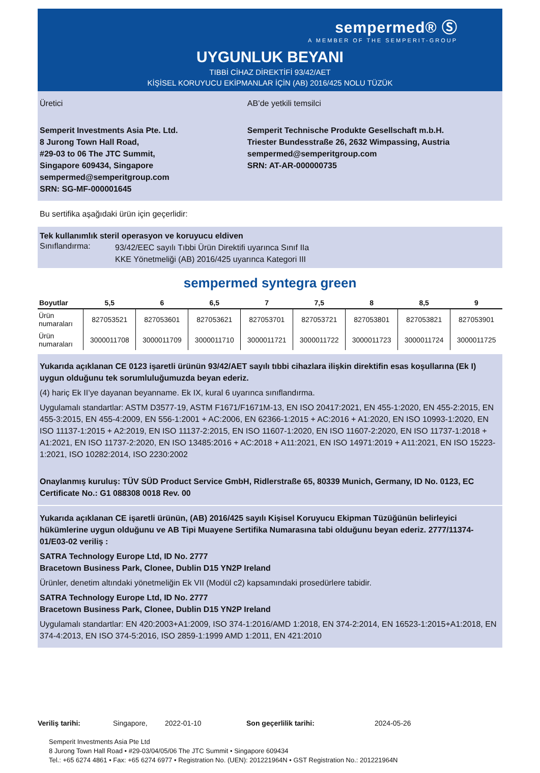sempermed® Ⓢ
A MEMBER OF THE SEMPERIT-GROUP
UYGUNLUK BEYANI
TIBBİ CİHAZ DİREKTİFİ 93/42/AET
KİŞİSEL KORUYUCU EKİPMANLAR İÇİN (AB) 2016/425 NOLU TÜZÜK
Üretici
Semperit Investments Asia Pte. Ltd.
8 Jurong Town Hall Road,
#29-03 to 06 The JTC Summit,
Singapore 609434, Singapore
sempermed@semperitgroup.com
SRN: SG-MF-000001645
AB’de yetkili temsilci
Semperit Technische Produkte Gesellschaft m.b.H.
Triester Bundesstraße 26, 2632 Wimpassing, Austria
sempermed@semperitgroup.com
SRN: AT-AR-000000735
Bu sertifika aşağıdaki ürün için geçerlidir:
Tek kullanımlık steril operasyon ve koruyucu eldiven
Sınıflandırma:
93/42/EEC sayılı Tıbbi Ürün Direktifi uyarınca Sınıf IIa
KKE Yönetmeliği (AB) 2016/425 uyarınca Kategori III
sempermed syntegra green
| Boyutlar | 5,5 | 6 | 6,5 | 7 | 7,5 | 8 | 8,5 | 9 |
| --- | --- | --- | --- | --- | --- | --- | --- | --- |
| Ürün numaraları | 827053521 | 827053601 | 827053621 | 827053701 | 827053721 | 827053801 | 827053821 | 827053901 |
| Ürün numaraları | 3000011708 | 3000011709 | 3000011710 | 3000011721 | 3000011722 | 3000011723 | 3000011724 | 3000011725 |
Yukarıda açıklanan CE 0123 işaretli ürünün 93/42/AET sayılı tıbbi cihazlara ilişkin direktifin esas koşullarına (Ek I) uygun olduğunu tek sorumluluğumuzda beyan ederiz.
(4) hariç Ek II’ye dayanan beyanname. Ek IX, kural 6 uyarınca sınıflandırma.
Uygulamalı standartlar: ASTM D3577-19, ASTM F1671/F1671M-13, EN ISO 20417:2021, EN 455-1:2020, EN 455-2:2015, EN 455-3:2015, EN 455-4:2009, EN 556-1:2001 + AC:2006, EN 62366-1:2015 + AC:2016 + A1:2020, EN ISO 10993-1:2020, EN ISO 11137-1:2015 + A2:2019, EN ISO 11137-2:2015, EN ISO 11607-1:2020, EN ISO 11607-2:2020, EN ISO 11737-1:2018 + A1:2021, EN ISO 11737-2:2020, EN ISO 13485:2016 + AC:2018 + A11:2021, EN ISO 14971:2019 + A11:2021, EN ISO 15223-1:2021, ISO 10282:2014, ISO 2230:2002
Onaylanmış kuruluş: TÜV SÜD Product Service GmbH, Ridlerstraße 65, 80339 Munich, Germany, ID No. 0123, EC Certificate No.: G1 088308 0018 Rev. 00
Yukarıda açıklanan CE işaretli ürünün, (AB) 2016/425 sayılı Kişisel Koruyucu Ekipman Tüzüğünün belirleyici hükümlerine uygun olduğunu ve AB Tipi Muayene Sertifika Numarasına tabi olduğunu beyan ederiz. 2777/11374-01/E03-02 veriliş :
SATRA Technology Europe Ltd, ID No. 2777
Bracetown Business Park, Clonee, Dublin D15 YN2P Ireland
Ürünler, denetim altındaki yönetmeliğin Ek VII (Modül c2) kapsamındaki prosedürlere tabidir.
SATRA Technology Europe Ltd, ID No. 2777
Bracetown Business Park, Clonee, Dublin D15 YN2P Ireland
Uygulamalı standartlar: EN 420:2003+A1:2009, ISO 374-1:2016/AMD 1:2018, EN 374-2:2014, EN 16523-1:2015+A1:2018, EN 374-4:2013, EN ISO 374-5:2016, ISO 2859-1:1999 AMD 1:2011, EN 421:2010
Veriliş tarihi: Singapore, 2022-01-10 Son geçerlilik tarihi: 2024-05-26
Semperit Investments Asia Pte Ltd
8 Jurong Town Hall Road • #29-03/04/05/06 The JTC Summit • Singapore 609434
Tel.: +65 6274 4861 • Fax: +65 6274 6977 • Registration No. (UEN): 201221964N • GST Registration No.: 201221964N